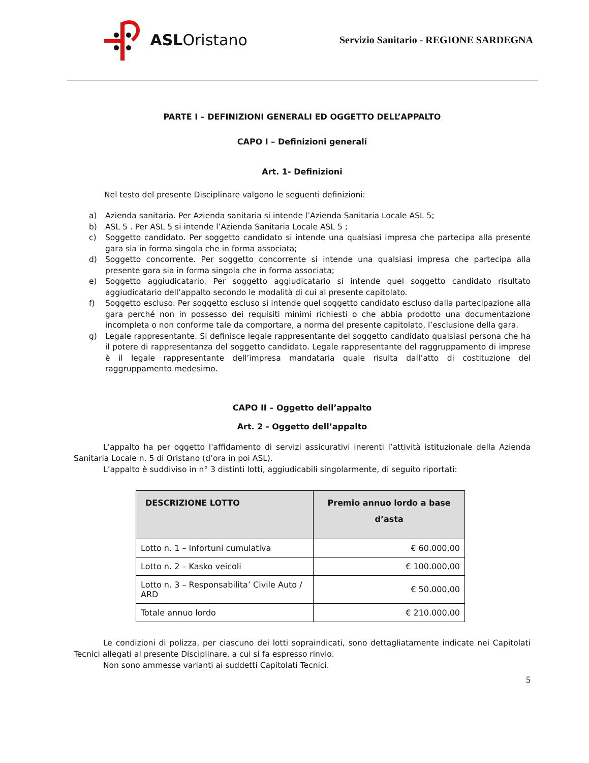ASL Oristano
Servizio Sanitario - REGIONE SARDEGNA
PARTE I – DEFINIZIONI GENERALI ED OGGETTO DELL’APPALTO
CAPO I – Definizioni generali
Art. 1- Definizioni
Nel testo del presente Disciplinare valgono le seguenti definizioni:
a) Azienda sanitaria. Per Azienda sanitaria si intende l’Azienda Sanitaria Locale ASL 5;
b) ASL 5 . Per ASL 5 si intende l’Azienda Sanitaria Locale ASL 5 ;
c) Soggetto candidato. Per soggetto candidato si intende una qualsiasi impresa che partecipa alla presente gara sia in forma singola che in forma associata;
d) Soggetto concorrente. Per soggetto concorrente si intende una qualsiasi impresa che partecipa alla presente gara sia in forma singola che in forma associata;
e) Soggetto aggiudicatario. Per soggetto aggiudicatario si intende quel soggetto candidato risultato aggiudicatario dell’appalto secondo le modalità di cui al presente capitolato.
f) Soggetto escluso. Per soggetto escluso si intende quel soggetto candidato escluso dalla partecipazione alla gara perché non in possesso dei requisiti minimi richiesti o che abbia prodotto una documentazione incompleta o non conforme tale da comportare, a norma del presente capitolato, l’esclusione della gara.
g) Legale rappresentante. Si definisce legale rappresentante del soggetto candidato qualsiasi persona che ha il potere di rappresentanza del soggetto candidato. Legale rappresentante del raggruppamento di imprese è il legale rappresentante dell’impresa mandataria quale risulta dall’atto di costituzione del raggruppamento medesimo.
CAPO II – Oggetto dell’appalto
Art. 2 - Oggetto dell’appalto
L'appalto ha per oggetto l'affidamento di servizi assicurativi inerenti l’attività istituzionale della Azienda Sanitaria Locale n. 5 di Oristano (d’ora in poi ASL).
L’appalto è suddiviso in n° 3 distinti lotti, aggiudicabili singolarmente, di seguito riportati:
| DESCRIZIONE LOTTO | Premio annuo lordo a base d’asta |
| --- | --- |
| Lotto n. 1 – Infortuni cumulativa | € 60.000,00 |
| Lotto n. 2 – Kasko veicoli | € 100.000,00 |
| Lotto n. 3 – Responsabilita’ Civile Auto / ARD | € 50.000,00 |
| Totale annuo lordo | € 210.000,00 |
Le condizioni di polizza, per ciascuno dei lotti sopraindicati, sono dettagliatamente indicate nei Capitolati Tecnici allegati al presente Disciplinare, a cui si fa espresso rinvio.
Non sono ammesse varianti ai suddetti Capitolati Tecnici.
5